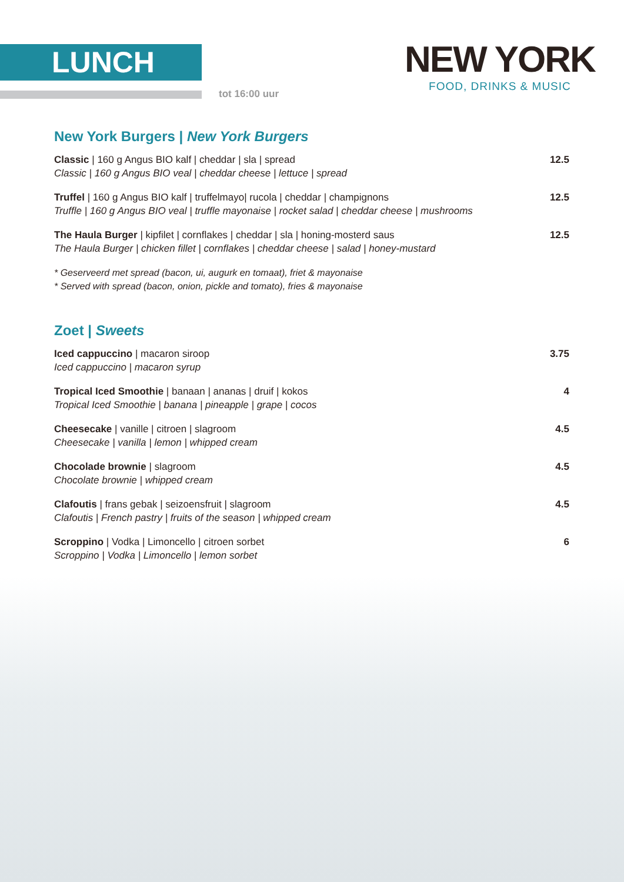LUNCH
tot 16:00 uur
NEW YORK
FOOD, DRINKS & MUSIC
New York Burgers | New York Burgers
Classic | 160 g Angus BIO kalf | cheddar | sla | spread
Classic | 160 g Angus BIO veal | cheddar cheese | lettuce | spread
12.5
Truffel | 160 g Angus BIO kalf | truffelmayo| rucola | cheddar | champignons
Truffle | 160 g Angus BIO veal | truffle mayonaise | rocket salad | cheddar cheese | mushrooms
12.5
The Haula Burger | kipfilet | cornflakes | cheddar | sla | honing-mosterd saus
The Haula Burger | chicken fillet | cornflakes | cheddar cheese | salad | honey-mustard
12.5
* Geserveerd met spread (bacon, ui, augurk en tomaat), friet & mayonaise
* Served with spread (bacon, onion, pickle and tomato), fries & mayonaise
Zoet | Sweets
Iced cappuccino | macaron siroop
Iced cappuccino | macaron syrup
3.75
Tropical Iced Smoothie | banaan | ananas | druif | kokos
Tropical Iced Smoothie | banana | pineapple | grape | cocos
4
Cheesecake | vanille | citroen | slagroom
Cheesecake | vanilla | lemon | whipped cream
4.5
Chocolade brownie | slagroom
Chocolate brownie | whipped cream
4.5
Clafoutis | frans gebak | seizoensfruit | slagroom
Clafoutis | French pastry | fruits of the season | whipped cream
4.5
Scroppino | Vodka | Limoncello | citroen sorbet
Scroppino | Vodka | Limoncello | lemon sorbet
6